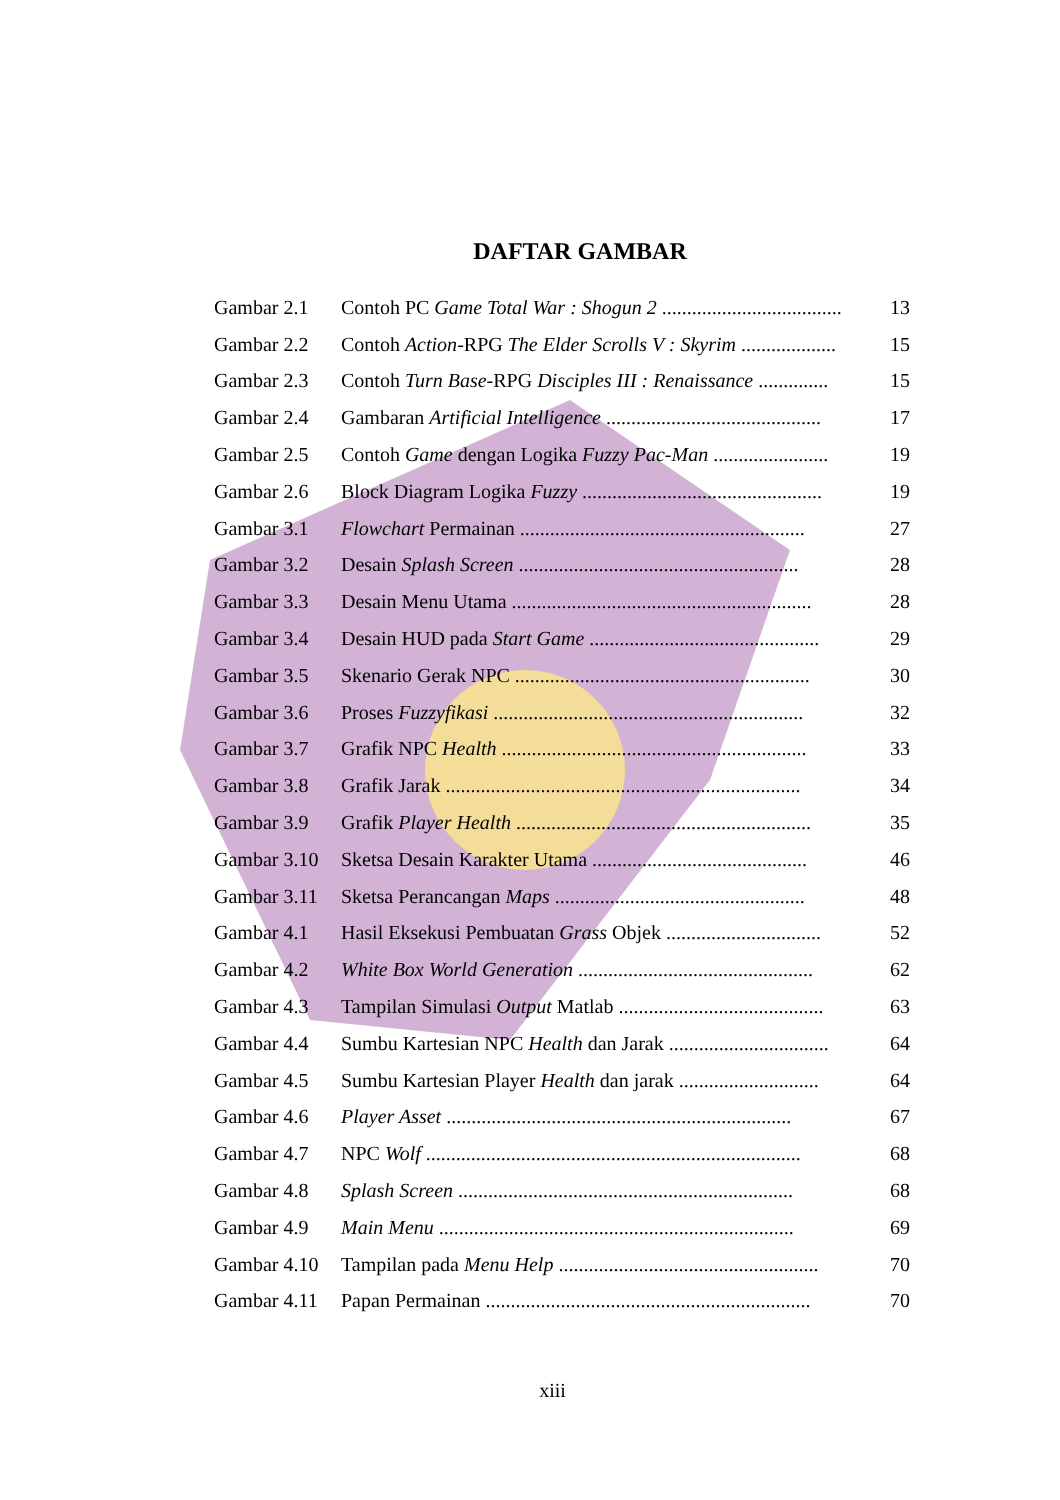DAFTAR GAMBAR
| Gambar 2.1 | Contoh PC Game Total War : Shogun 2 .................................... | 13 |
| Gambar 2.2 | Contoh Action -RPG The Elder Scrolls V : Skyrim ................... | 15 |
| Gambar 2.3 | Contoh Turn Base -RPG Disciples III : Renaissance .............. | 15 |
| Gambar 2.4 | Gambaran Artificial Intelligence ........................................... | 17 |
| Gambar 2.5 | Contoh Game dengan Logika Fuzzy Pac-Man ....................... | 19 |
| Gambar 2.6 | Block Diagram Logika Fuzzy ................................................ | 19 |
| Gambar 3.1 | Flowchart Permainan ......................................................... | 27 |
| Gambar 3.2 | Desain Splash Screen ........................................................ | 28 |
| Gambar 3.3 | Desain Menu Utama ............................................................ | 28 |
| Gambar 3.4 | Desain HUD pada Start Game .............................................. | 29 |
| Gambar 3.5 | Skenario Gerak NPC ........................................................... | 30 |
| Gambar 3.6 | Proses Fuzzyfikasi .............................................................. | 32 |
| Gambar 3.7 | Grafik NPC Health ............................................................. | 33 |
| Gambar 3.8 | Grafik Jarak ....................................................................... | 34 |
| Gambar 3.9 | Grafik Player Health ........................................................... | 35 |
| Gambar 3.10 | Sketsa Desain Karakter Utama ........................................... | 46 |
| Gambar 3.11 | Sketsa Perancangan Maps .................................................. | 48 |
| Gambar 4.1 | Hasil Eksekusi Pembuatan Grass Objek ............................... | 52 |
| Gambar 4.2 | White Box World Generation ............................................... | 62 |
| Gambar 4.3 | Tampilan Simulasi Output Matlab ......................................... | 63 |
| Gambar 4.4 | Sumbu Kartesian NPC Health dan Jarak ................................ | 64 |
| Gambar 4.5 | Sumbu Kartesian Player Health dan jarak ............................ | 64 |
| Gambar 4.6 | Player Asset ..................................................................... | 67 |
| Gambar 4.7 | NPC Wolf ........................................................................... | 68 |
| Gambar 4.8 | Splash Screen ................................................................... | 68 |
| Gambar 4.9 | Main Menu ....................................................................... | 69 |
| Gambar 4.10 | Tampilan pada Menu Help .................................................... | 70 |
| Gambar 4.11 | Papan Permainan ................................................................. | 70 |
xiii